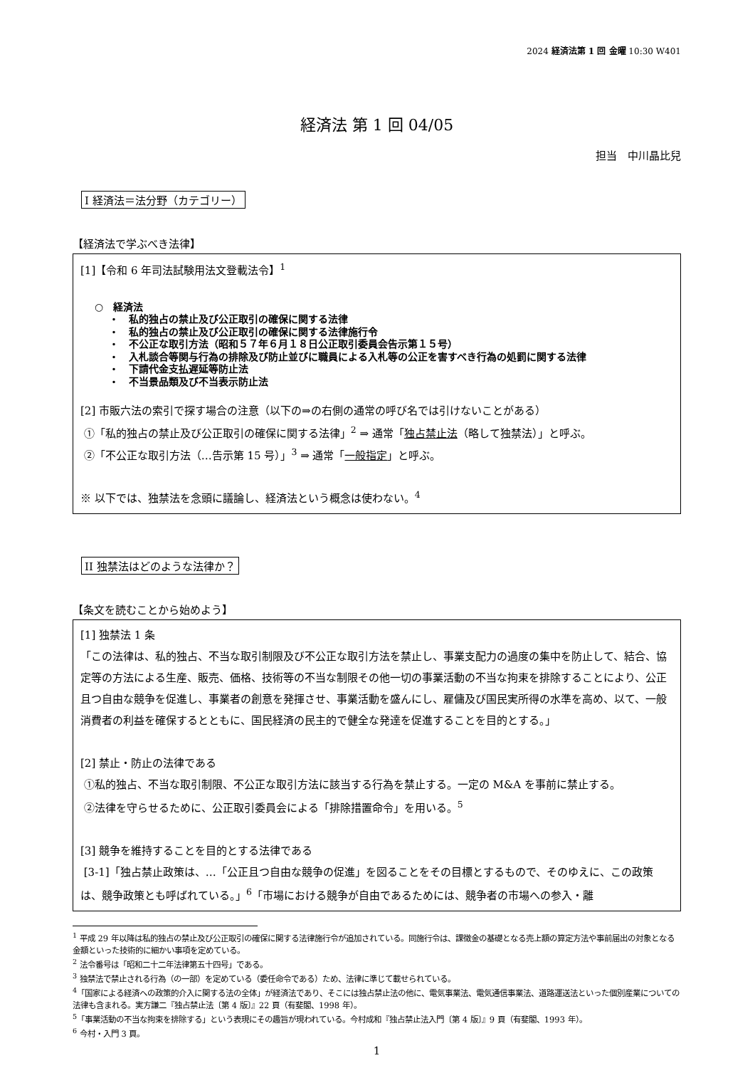2024 経済法第 1 回 金曜 10:30 W401
経済法 第 1 回 04/05
担当　中川晶比兒
I 経済法＝法分野（カテゴリー）
【経済法で学ぶべき法律】
[1]【令和 6 年司法試験用法文登載法令】<sup>1</sup>
○　経済法
・　私的独占の禁止及び公正取引の確保に関する法律
・　私的独占の禁止及び公正取引の確保に関する法律施行令
・　不公正な取引方法（昭和５７年６月１８日公正取引委員会告示第１５号）
・　入札談合等関与行為の排除及び防止並びに職員による入札等の公正を害すべき行為の処罰に関する法律
・　下請代金支払遅延等防止法
・　不当景品類及び不当表示防止法
[2] 市販六法の索引で探す場合の注意（以下の⇒の右側の通常の呼び名では引けないことがある）
①「私的独占の禁止及び公正取引の確保に関する法律」<sup>2</sup> ⇒ 通常「独占禁止法（略して独禁法）」と呼ぶ。
②「不公正な取引方法（…告示第 15 号）」<sup>3</sup> ⇒ 通常「一般指定」と呼ぶ。
※ 以下では、独禁法を念頭に議論し、経済法という概念は使わない。<sup>4</sup>
II 独禁法はどのような法律か？
【条文を読むことから始めよう】
[1] 独禁法 1 条
「この法律は、私的独占、不当な取引制限及び不公正な取引方法を禁止し、事業支配力の過度の集中を防止して、結合、協定等の方法による生産、販売、価格、技術等の不当な制限その他一切の事業活動の不当な拘束を排除することにより、公正且つ自由な競争を促進し、事業者の創意を発揮させ、事業活動を盛んにし、雇傭及び国民実所得の水準を高め、以て、一般消費者の利益を確保するとともに、国民経済の民主的で健全な発達を促進することを目的とする。」
[2] 禁止・防止の法律である
①私的独占、不当な取引制限、不公正な取引方法に該当する行為を禁止する。一定の M&A を事前に禁止する。
②法律を守らせるために、公正取引委員会による「排除措置命令」を用いる。<sup>5</sup>
[3] 競争を維持することを目的とする法律である
[3-1]「独占禁止政策は、…「公正且つ自由な競争の促進」を図ることをその目標とするもので、そのゆえに、この政策は、競争政策とも呼ばれている。」<sup>6</sup>「市場における競争が自由であるためには、競争者の市場への参入・離
<sup>1</sup> 平成 29 年以降は私的独占の禁止及び公正取引の確保に関する法律施行令が追加されている。同施行令は、課徴金の基礎となる売上額の算定方法や事前届出の対象となる金額といった技術的に細かい事項を定めている。
<sup>2</sup> 法令番号は「昭和二十二年法律第五十四号」である。
<sup>3</sup> 独禁法で禁止される行為（の一部）を定めている（委任命令である）ため、法律に準じて載せられている。
<sup>4</sup>「国家による経済への政策的介入に関する法の全体」が経済法であり、そこには独占禁止法の他に、電気事業法、電気通信事業法、道路運送法といった個別産業についての法律も含まれる。実方謙二『独占禁止法〔第 4 版〕』22 頁（有斐閣、1998 年）。
<sup>5</sup>「事業活動の不当な拘束を排除する」という表現にその趣旨が現われている。今村成和『独占禁止法入門〔第 4 版〕』9 頁（有斐閣、1993 年）。
<sup>6</sup> 今村・入門 3 頁。
1